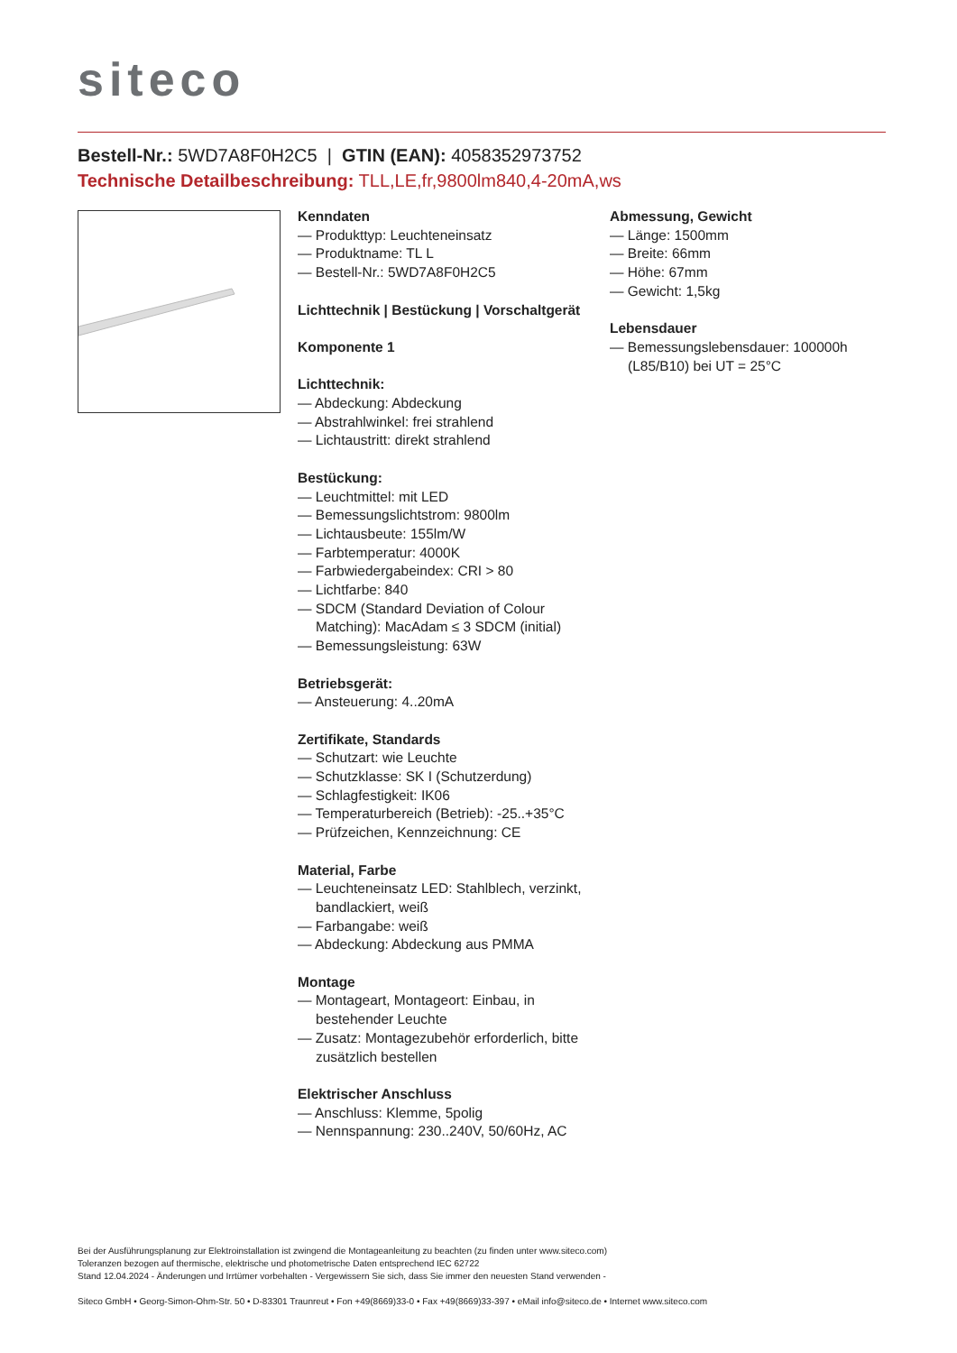siteco
Bestell-Nr.: 5WD7A8F0H2C5 | GTIN (EAN): 4058352973752
Technische Detailbeschreibung: TLL,LE,fr,9800lm840,4-20mA,ws
Kenndaten
— Produkttyp: Leuchteneinsatz
— Produktname: TL L
— Bestell-Nr.: 5WD7A8F0H2C5
Lichttechnik | Bestückung | Vorschaltgerät
Komponente 1
Lichttechnik:
— Abdeckung: Abdeckung
— Abstrahlwinkel: frei strahlend
— Lichtaustritt: direkt strahlend
Bestückung:
— Leuchtmittel: mit LED
— Bemessungslichtstrom: 9800lm
— Lichtausbeute: 155lm/W
— Farbtemperatur: 4000K
— Farbwiedergabeindex: CRI > 80
— Lichtfarbe: 840
— SDCM (Standard Deviation of Colour Matching): MacAdam ≤ 3 SDCM (initial)
— Bemessungsleistung: 63W
Betriebsgerät:
— Ansteuerung: 4..20mA
Zertifikate, Standards
— Schutzart: wie Leuchte
— Schutzklasse: SK I (Schutzerdung)
— Schlagfestigkeit: IK06
— Temperaturbereich (Betrieb): -25..+35°C
— Prüfzeichen, Kennzeichnung: CE
Material, Farbe
— Leuchteneinsatz LED: Stahlblech, verzinkt, bandlackiert, weiß
— Farbangabe: weiß
— Abdeckung: Abdeckung aus PMMA
Montage
— Montageart, Montageort: Einbau, in bestehender Leuchte
— Zusatz: Montagezubehör erforderlich, bitte zusätzlich bestellen
Elektrischer Anschluss
— Anschluss: Klemme, 5polig
— Nennspannung: 230..240V, 50/60Hz, AC
Abmessung, Gewicht
— Länge: 1500mm
— Breite: 66mm
— Höhe: 67mm
— Gewicht: 1,5kg
Lebensdauer
— Bemessungslebensdauer: 100000h (L85/B10) bei UT = 25°C
Bei der Ausführungsplanung zur Elektroinstallation ist zwingend die Montageanleitung zu beachten (zu finden unter www.siteco.com)
Toleranzen bezogen auf thermische, elektrische und photometrische Daten entsprechend IEC 62722
Stand 12.04.2024 - Änderungen und Irrtümer vorbehalten - Vergewissern Sie sich, dass Sie immer den neuesten Stand verwenden -
Siteco GmbH • Georg-Simon-Ohm-Str. 50 • D-83301 Traunreut • Fon +49(8669)33-0 • Fax +49(8669)33-397 • eMail info@siteco.de • Internet www.siteco.com